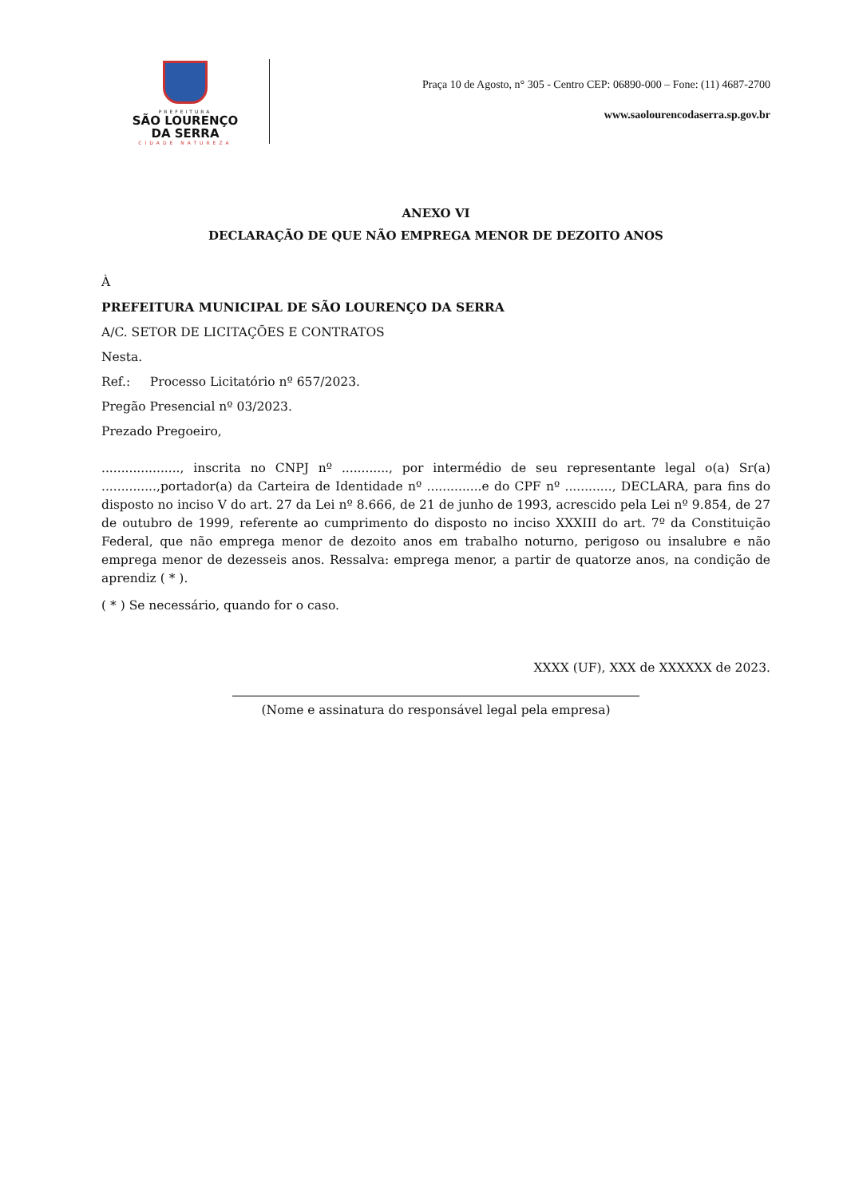PREFEITURA
SÃO LOURENÇO
DA SERRA
CIDADE NATUREZA
Praça 10 de Agosto, n° 305 - Centro CEP: 06890-000 – Fone: (11) 4687-2700
www.saolourencodaserra.sp.gov.br
ANEXO VI
DECLARAÇÃO DE QUE NÃO EMPREGA MENOR DE DEZOITO ANOS
À
PREFEITURA MUNICIPAL DE SÃO LOURENÇO DA SERRA
A/C. SETOR DE LICITAÇÕES E CONTRATOS
Nesta.
Ref.: Processo Licitatório nº 657/2023.
Pregão Presencial nº 03/2023.
Prezado Pregoeiro,
...................., inscrita no CNPJ nº ............, por intermédio de seu representante legal o(a) Sr(a) ..............,portador(a) da Carteira de Identidade nº ..............e do CPF nº ............, DECLARA, para fins do disposto no inciso V do art. 27 da Lei nº 8.666, de 21 de junho de 1993, acrescido pela Lei nº 9.854, de 27 de outubro de 1999, referente ao cumprimento do disposto no inciso XXXIII do art. 7º da Constituição Federal, que não emprega menor de dezoito anos em trabalho noturno, perigoso ou insalubre e não emprega menor de dezesseis anos. Ressalva: emprega menor, a partir de quatorze anos, na condição de aprendiz ( * ).
( * ) Se necessário, quando for o caso.
XXXX (UF), XXX de XXXXXX de 2023.
(Nome e assinatura do responsável legal pela empresa)